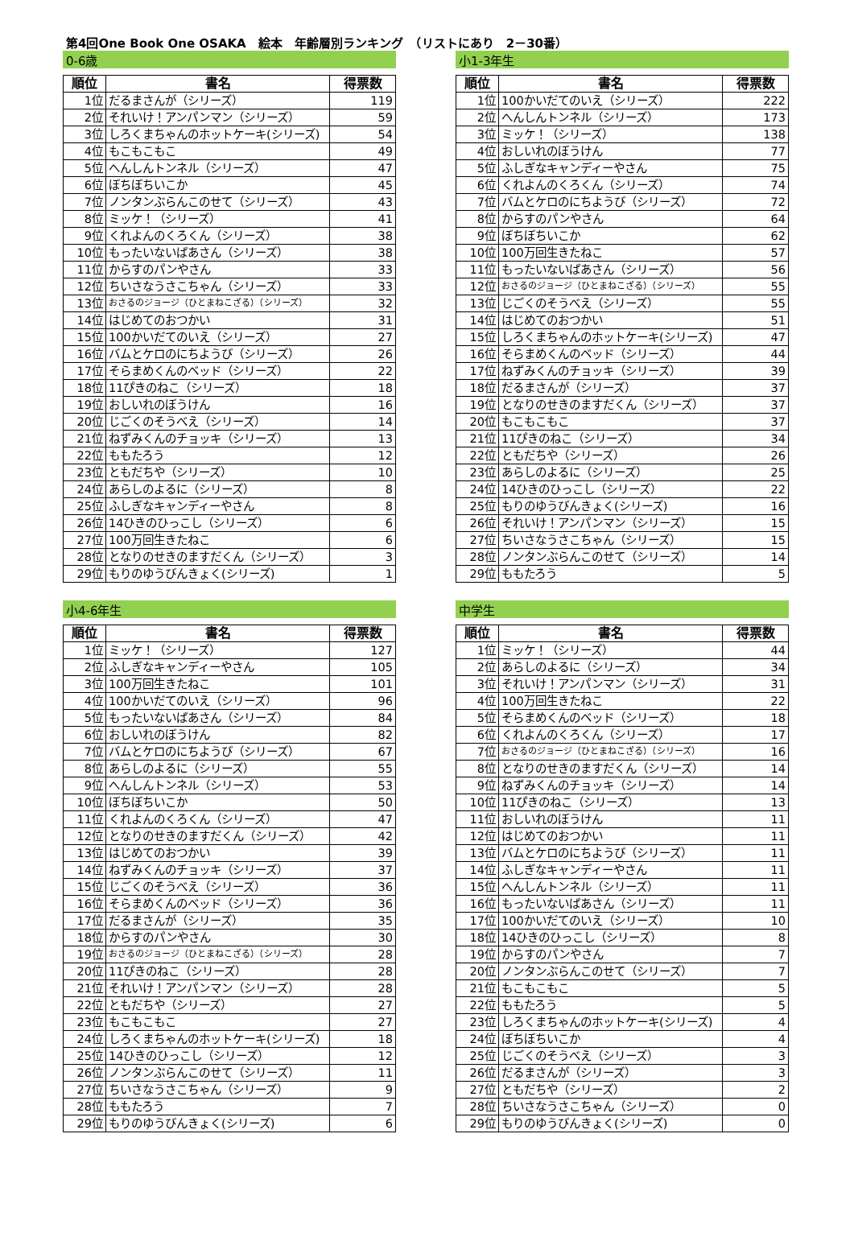第4回One Book One OSAKA　絵本　年齢層別ランキング　（リストにあり　2－30番）
0-6歳
| 順位 | 書名 | 得票数 |
| --- | --- | --- |
| 1位 | だるまさんが（シリーズ） | 119 |
| 2位 | それいけ！アンパンマン（シリーズ） | 59 |
| 3位 | しろくまちゃんのホットケーキ(シリーズ) | 54 |
| 4位 | もこもこもこ | 49 |
| 5位 | へんしんトンネル（シリーズ） | 47 |
| 6位 | ぼちぼちいこか | 45 |
| 7位 | ノンタンぶらんこのせて（シリーズ） | 43 |
| 8位 | ミッケ！（シリーズ） | 41 |
| 9位 | くれよんのくろくん（シリーズ） | 38 |
| 10位 | もったいないばあさん（シリーズ） | 38 |
| 11位 | からすのパンやさん | 33 |
| 12位 | ちいさなうさこちゃん（シリーズ） | 33 |
| 13位 | おさるのジョージ（ひとまねこざる）（シリーズ） | 32 |
| 14位 | はじめてのおつかい | 31 |
| 15位 | 100かいだてのいえ（シリーズ） | 27 |
| 16位 | バムとケロのにちようび（シリーズ） | 26 |
| 17位 | そらまめくんのベッド（シリーズ） | 22 |
| 18位 | 11ぴきのねこ（シリーズ） | 18 |
| 19位 | おしいれのぼうけん | 16 |
| 20位 | じごくのそうべえ（シリーズ） | 14 |
| 21位 | ねずみくんのチョッキ（シリーズ） | 13 |
| 22位 | ももたろう | 12 |
| 23位 | ともだちや（シリーズ） | 10 |
| 24位 | あらしのよるに（シリーズ） | 8 |
| 25位 | ふしぎなキャンディーやさん | 8 |
| 26位 | 14ひきのひっこし（シリーズ） | 6 |
| 27位 | 100万回生きたねこ | 6 |
| 28位 | となりのせきのますだくん（シリーズ） | 3 |
| 29位 | もりのゆうびんきょく(シリーズ) | 1 |
小1-3年生
| 順位 | 書名 | 得票数 |
| --- | --- | --- |
| 1位 | 100かいだてのいえ（シリーズ） | 222 |
| 2位 | へんしんトンネル（シリーズ） | 173 |
| 3位 | ミッケ！（シリーズ） | 138 |
| 4位 | おしいれのぼうけん | 77 |
| 5位 | ふしぎなキャンディーやさん | 75 |
| 6位 | くれよんのくろくん（シリーズ） | 74 |
| 7位 | バムとケロのにちようび（シリーズ） | 72 |
| 8位 | からすのパンやさん | 64 |
| 9位 | ぼちぼちいこか | 62 |
| 10位 | 100万回生きたねこ | 57 |
| 11位 | もったいないばあさん（シリーズ） | 56 |
| 12位 | おさるのジョージ（ひとまねこざる）（シリーズ） | 55 |
| 13位 | じごくのそうべえ（シリーズ） | 55 |
| 14位 | はじめてのおつかい | 51 |
| 15位 | しろくまちゃんのホットケーキ(シリーズ) | 47 |
| 16位 | そらまめくんのベッド（シリーズ） | 44 |
| 17位 | ねずみくんのチョッキ（シリーズ） | 39 |
| 18位 | だるまさんが（シリーズ） | 37 |
| 19位 | となりのせきのますだくん（シリーズ） | 37 |
| 20位 | もこもこもこ | 37 |
| 21位 | 11ぴきのねこ（シリーズ） | 34 |
| 22位 | ともだちや（シリーズ） | 26 |
| 23位 | あらしのよるに（シリーズ） | 25 |
| 24位 | 14ひきのひっこし（シリーズ） | 22 |
| 25位 | もりのゆうびんきょく(シリーズ) | 16 |
| 26位 | それいけ！アンパンマン（シリーズ） | 15 |
| 27位 | ちいさなうさこちゃん（シリーズ） | 15 |
| 28位 | ノンタンぶらんこのせて（シリーズ） | 14 |
| 29位 | ももたろう | 5 |
小4-6年生
| 順位 | 書名 | 得票数 |
| --- | --- | --- |
| 1位 | ミッケ！（シリーズ） | 127 |
| 2位 | ふしぎなキャンディーやさん | 105 |
| 3位 | 100万回生きたねこ | 101 |
| 4位 | 100かいだてのいえ（シリーズ） | 96 |
| 5位 | もったいないばあさん（シリーズ） | 84 |
| 6位 | おしいれのぼうけん | 82 |
| 7位 | バムとケロのにちようび（シリーズ） | 67 |
| 8位 | あらしのよるに（シリーズ） | 55 |
| 9位 | へんしんトンネル（シリーズ） | 53 |
| 10位 | ぼちぼちいこか | 50 |
| 11位 | くれよんのくろくん（シリーズ） | 47 |
| 12位 | となりのせきのますだくん（シリーズ） | 42 |
| 13位 | はじめてのおつかい | 39 |
| 14位 | ねずみくんのチョッキ（シリーズ） | 37 |
| 15位 | じごくのそうべえ（シリーズ） | 36 |
| 16位 | そらまめくんのベッド（シリーズ） | 36 |
| 17位 | だるまさんが（シリーズ） | 35 |
| 18位 | からすのパンやさん | 30 |
| 19位 | おさるのジョージ（ひとまねこざる）（シリーズ） | 28 |
| 20位 | 11ぴきのねこ（シリーズ） | 28 |
| 21位 | それいけ！アンパンマン（シリーズ） | 28 |
| 22位 | ともだちや（シリーズ） | 27 |
| 23位 | もこもこもこ | 27 |
| 24位 | しろくまちゃんのホットケーキ(シリーズ) | 18 |
| 25位 | 14ひきのひっこし（シリーズ） | 12 |
| 26位 | ノンタンぶらんこのせて（シリーズ） | 11 |
| 27位 | ちいさなうさこちゃん（シリーズ） | 9 |
| 28位 | ももたろう | 7 |
| 29位 | もりのゆうびんきょく(シリーズ) | 6 |
中学生
| 順位 | 書名 | 得票数 |
| --- | --- | --- |
| 1位 | ミッケ！（シリーズ） | 44 |
| 2位 | あらしのよるに（シリーズ） | 34 |
| 3位 | それいけ！アンパンマン（シリーズ） | 31 |
| 4位 | 100万回生きたねこ | 22 |
| 5位 | そらまめくんのベッド（シリーズ） | 18 |
| 6位 | くれよんのくろくん（シリーズ） | 17 |
| 7位 | おさるのジョージ（ひとまねこざる）（シリーズ） | 16 |
| 8位 | となりのせきのますだくん（シリーズ） | 14 |
| 9位 | ねずみくんのチョッキ（シリーズ） | 14 |
| 10位 | 11ぴきのねこ（シリーズ） | 13 |
| 11位 | おしいれのぼうけん | 11 |
| 12位 | はじめてのおつかい | 11 |
| 13位 | バムとケロのにちようび（シリーズ） | 11 |
| 14位 | ふしぎなキャンディーやさん | 11 |
| 15位 | へんしんトンネル（シリーズ） | 11 |
| 16位 | もったいないばあさん（シリーズ） | 11 |
| 17位 | 100かいだてのいえ（シリーズ） | 10 |
| 18位 | 14ひきのひっこし（シリーズ） | 8 |
| 19位 | からすのパンやさん | 7 |
| 20位 | ノンタンぶらんこのせて（シリーズ） | 7 |
| 21位 | もこもこもこ | 5 |
| 22位 | ももたろう | 5 |
| 23位 | しろくまちゃんのホットケーキ(シリーズ) | 4 |
| 24位 | ぼちぼちいこか | 4 |
| 25位 | じごくのそうべえ（シリーズ） | 3 |
| 26位 | だるまさんが（シリーズ） | 3 |
| 27位 | ともだちや（シリーズ） | 2 |
| 28位 | ちいさなうさこちゃん（シリーズ） | 0 |
| 29位 | もりのゆうびんきょく(シリーズ) | 0 |